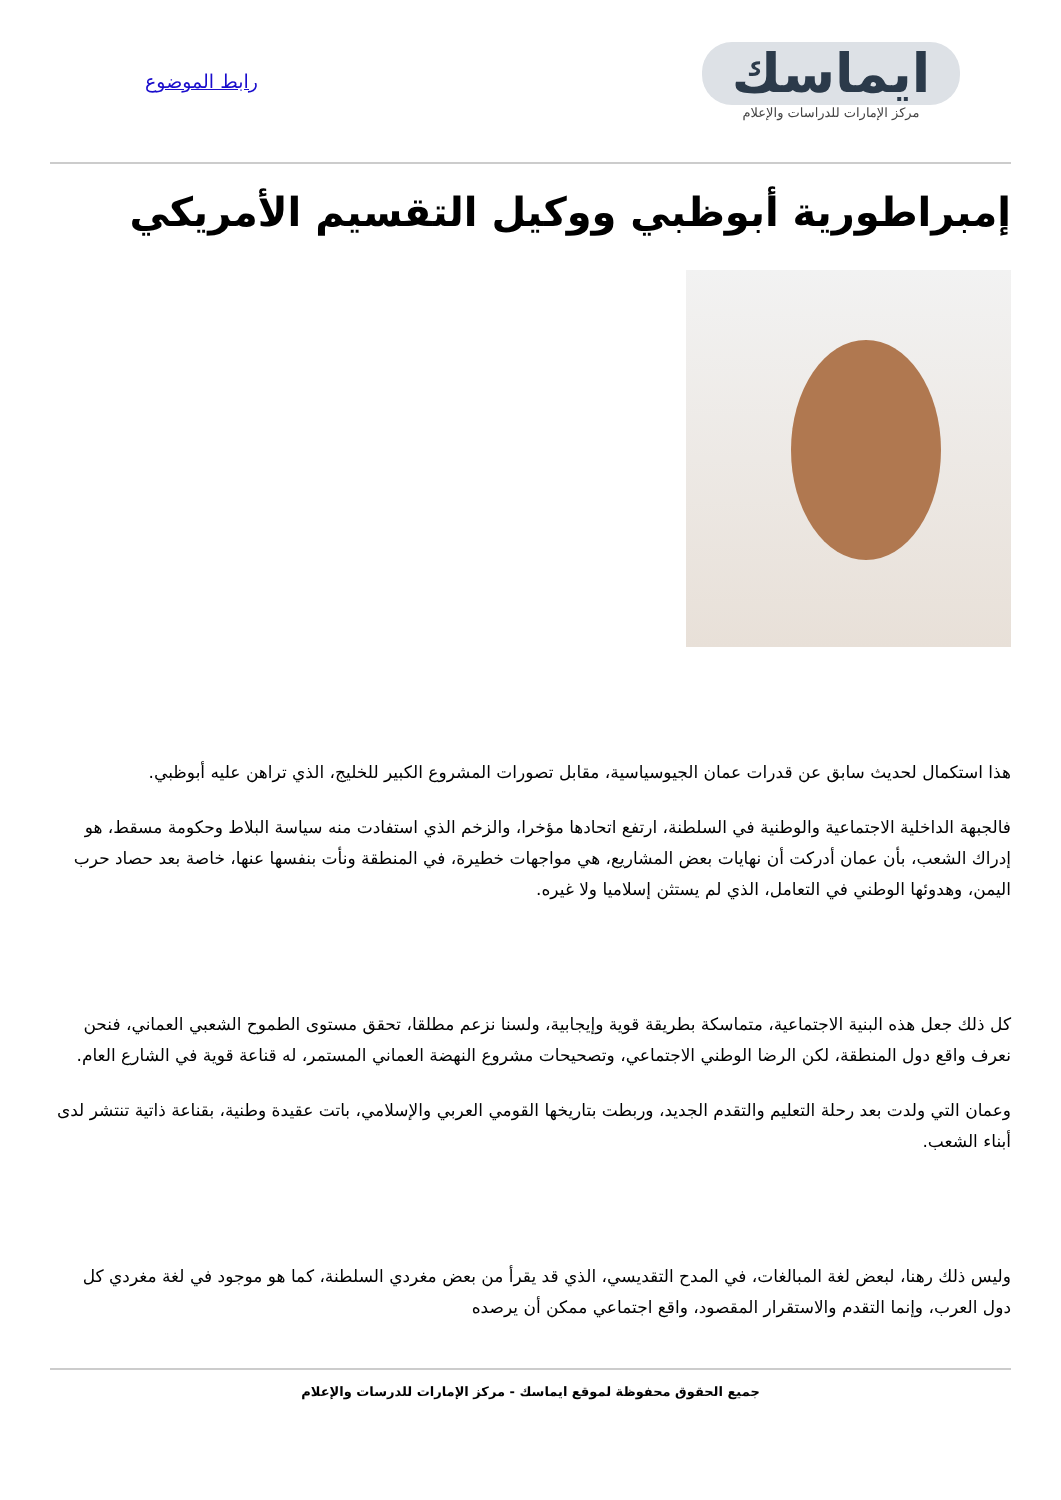ايماسك
مركز الإمارات للدراسات والإعلام
رابط الموضوع
إمبراطورية أبوظبي ووكيل التقسيم الأمريكي
هذا استكمال لحديث سابق عن قدرات عمان الجيوسياسية، مقابل تصورات المشروع الكبير للخليج، الذي تراهن عليه أبوظبي.
فالجبهة الداخلية الاجتماعية والوطنية في السلطنة، ارتفع اتحادها مؤخرا، والزخم الذي استفادت منه سياسة البلاط وحكومة مسقط، هو إدراك الشعب، بأن عمان أدركت أن نهايات بعض المشاريع، هي مواجهات خطيرة، في المنطقة ونأت بنفسها عنها، خاصة بعد حصاد حرب اليمن، وهدوئها الوطني في التعامل، الذي لم يستثن إسلاميا ولا غيره.
كل ذلك جعل هذه البنية الاجتماعية، متماسكة بطريقة قوية وإيجابية، ولسنا نزعم مطلقا، تحقق مستوى الطموح الشعبي العماني، فنحن نعرف واقع دول المنطقة، لكن الرضا الوطني الاجتماعي، وتصحيحات مشروع النهضة العماني المستمر، له قناعة قوية في الشارع العام.
وعمان التي ولدت بعد رحلة التعليم والتقدم الجديد، وربطت بتاريخها القومي العربي والإسلامي، باتت عقيدة وطنية، بقناعة ذاتية تنتشر لدى أبناء الشعب.
وليس ذلك رهنا، لبعض لغة المبالغات، في المدح التقديسي، الذي قد يقرأ من بعض مغردي السلطنة، كما هو موجود في لغة مغردي كل دول العرب، وإنما التقدم والاستقرار المقصود، واقع اجتماعي ممكن أن يرصده
جميع الحقوق محفوظة لموقع ايماسك - مركز الإمارات للدرسات والإعلام